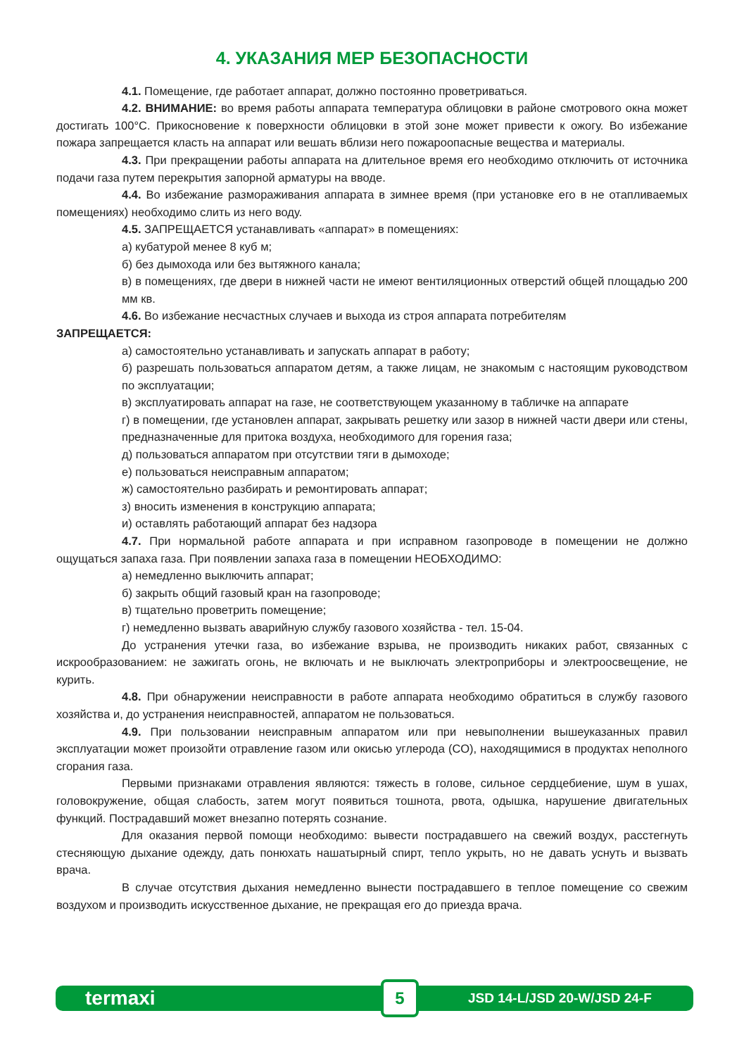4. УКАЗАНИЯ МЕР БЕЗОПАСНОСТИ
4.1. Помещение, где работает аппарат, должно постоянно проветриваться.
4.2. ВНИМАНИЕ: во время работы аппарата температура облицовки в районе смотрового окна может достигать 100°С. Прикосновение к поверхности облицовки в этой зоне может привести к ожогу. Во избежание пожара запрещается класть на аппарат или вешать вблизи него пожароопасные вещества и материалы.
4.3. При прекращении работы аппарата на длительное время его необходимо отключить от источника подачи газа путем перекрытия запорной арматуры на вводе.
4.4. Во избежание размораживания аппарата в зимнее время (при установке его в не отапливаемых помещениях) необходимо слить из него воду.
4.5. ЗАПРЕЩАЕТСЯ устанавливать «аппарат» в помещениях:
а) кубатурой менее 8 куб м;
б) без дымохода или без вытяжного канала;
в) в помещениях, где двери в нижней части не имеют вентиляционных отверстий общей площадью 200 мм кв.
4.6. Во избежание несчастных случаев и выхода из строя аппарата потребителям
ЗАПРЕЩАЕТСЯ:
а) самостоятельно устанавливать и запускать аппарат в работу;
б) разрешать пользоваться аппаратом детям, а также лицам, не знакомым с настоящим руководством по эксплуатации;
в) эксплуатировать аппарат на газе, не соответствующем указанному в табличке на аппарате
г) в помещении, где установлен аппарат, закрывать решетку или зазор в нижней части двери или стены, предназначенные для притока воздуха, необходимого для горения газа;
д) пользоваться аппаратом при отсутствии тяги в дымоходе;
е) пользоваться неисправным аппаратом;
ж) самостоятельно разбирать и ремонтировать аппарат;
з) вносить изменения в конструкцию аппарата;
и) оставлять работающий аппарат без надзора
4.7. При нормальной работе аппарата и при исправном газопроводе в помещении не должно ощущаться запаха газа. При появлении запаха газа в помещении НЕОБХОДИМО:
а) немедленно выключить аппарат;
б) закрыть общий газовый кран на газопроводе;
в) тщательно проветрить помещение;
г) немедленно вызвать аварийную службу газового хозяйства - тел. 15-04.
До устранения утечки газа, во избежание взрыва, не производить никаких работ, связанных с искрообразованием: не зажигать огонь, не включать и не выключать электроприборы и электроосвещение, не курить.
4.8. При обнаружении неисправности в работе аппарата необходимо обратиться в службу газового хозяйства и, до устранения неисправностей, аппаратом не пользоваться.
4.9. При пользовании неисправным аппаратом или при невыполнении вышеуказанных правил эксплуатации может произойти отравление газом или окисью углерода (СО), находящимися в продуктах неполного сгорания газа.
Первыми признаками отравления являются: тяжесть в голове, сильное сердцебиение, шум в ушах, головокружение, общая слабость, затем могут появиться тошнота, рвота, одышка, нарушение двигательных функций. Пострадавший может внезапно потерять сознание.
Для оказания первой помощи необходимо: вывести пострадавшего на свежий воздух, расстегнуть стесняющую дыхание одежду, дать понюхать нашатырный спирт, тепло укрыть, но не давать уснуть и вызвать врача.
В случае отсутствия дыхания немедленно вынести пострадавшего в теплое помещение со свежим воздухом и производить искусственное дыхание, не прекращая его до приезда врача.
termaxi 5 JSD 14-L/JSD 20-W/JSD 24-F